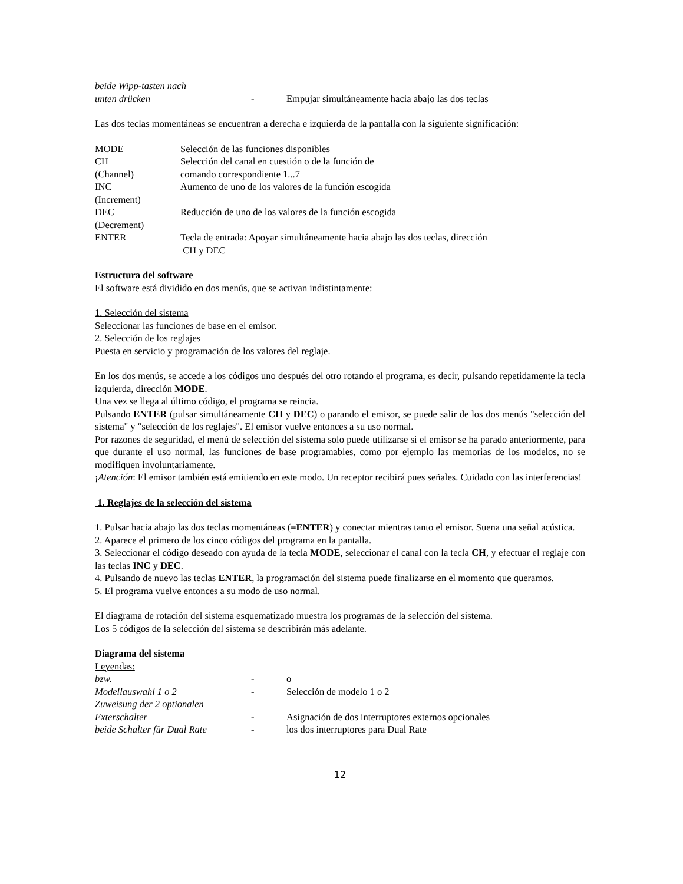beide Wipp-tasten nach
unten drücken - Empujar simultáneamente hacia abajo las dos teclas
Las dos teclas momentáneas se encuentran a derecha e izquierda de la pantalla con la siguiente significación:
MODE Selección de las funciones disponibles
CH Selección del canal en cuestión o de la función de
(Channel) comando correspondiente 1...7
INC Aumento de uno de los valores de la función escogida
(Increment)
DEC Reducción de uno de los valores de la función escogida
(Decrement)
ENTER Tecla de entrada: Apoyar simultáneamente hacia abajo las dos teclas, dirección
CH y DEC
Estructura del software
El software está dividido en dos menús, que se activan indistintamente:
1. Selección del sistema
Seleccionar las funciones de base en el emisor.
2. Selección de los reglajes
Puesta en servicio y programación de los valores del reglaje.
En los dos menús, se accede a los códigos uno después del otro rotando el programa, es decir, pulsando repetidamente la tecla izquierda, dirección MODE.
Una vez se llega al último código, el programa se reincia.
Pulsando ENTER (pulsar simultáneamente CH y DEC) o parando el emisor, se puede salir de los dos menús "selección del sistema" y "selección de los reglajes". El emisor vuelve entonces a su uso normal.
Por razones de seguridad, el menú de selección del sistema solo puede utilizarse si el emisor se ha parado anteriormente, para que durante el uso normal, las funciones de base programables, como por ejemplo las memorias de los modelos, no se modifiquen involuntariamente.
¡Atención: El emisor también está emitiendo en este modo. Un receptor recibirá pues señales. Cuidado con las interferencias!
1. Reglajes de la selección del sistema
1. Pulsar hacia abajo las dos teclas momentáneas (=ENTER) y conectar mientras tanto el emisor. Suena una señal acústica.
2. Aparece el primero de los cinco códigos del programa en la pantalla.
3. Seleccionar el código deseado con ayuda de la tecla MODE, seleccionar el canal con la tecla CH, y efectuar el reglaje con las teclas INC y DEC.
4. Pulsando de nuevo las teclas ENTER, la programación del sistema puede finalizarse en el momento que queramos.
5. El programa vuelve entonces a su modo de uso normal.
El diagrama de rotación del sistema esquematizado muestra los programas de la selección del sistema.
Los 5 códigos de la selección del sistema se describirán más adelante.
Diagrama del sistema
Leyendas:
bzw. - o
Modellauswahl 1 o 2 - Selección de modelo 1 o 2
Zuweisung der 2 optionalen
Exterschalter - Asignación de dos interruptores externos opcionales
beide Schalter für Dual Rate
- los dos interruptores para Dual Rate
12